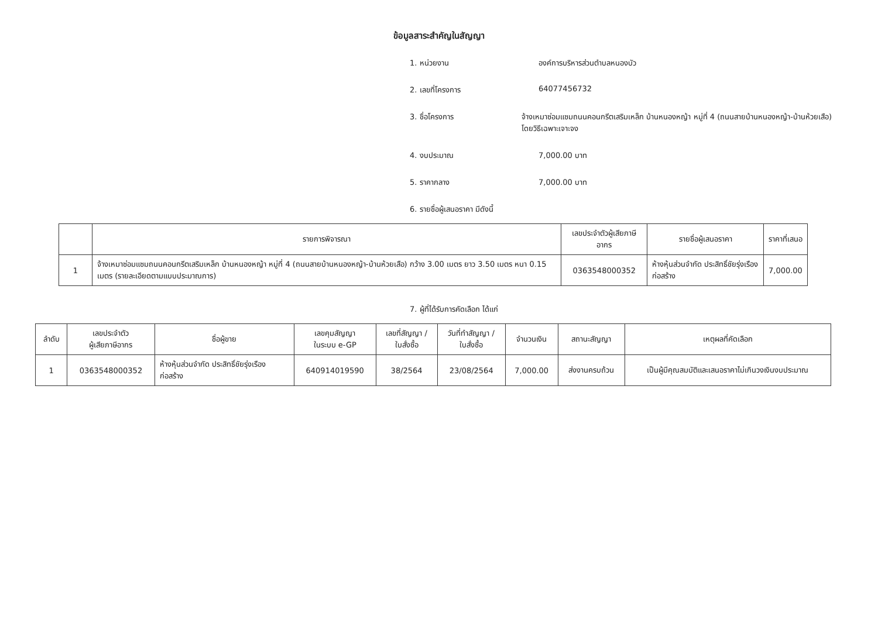ข้อมูลสาระสำคัญในสัญญา
1. หน่วยงาน องค์การบริหารส่วนตำบลหนองบัว
2. เลขที่โครงการ 64077456732
3. ชื่อโครงการ จ้างเหมาซ่อมแซมถนนคอนกรีตเสริมเหล็ก บ้านหนองหญ้า หมู่ที่ 4 (ถนนสายบ้านหนองหญ้า-บ้านห้วยเสือ) โดยวิธีเฉพาะเจาะจง
4. งบประมาณ 7,000.00 บาท
5. ราคากลาง 7,000.00 บาท
6. รายชื่อผู้เสนอราคา มีดังนี้
| | รายการพิจารณา | เลขประจำตัวผู้เสียภาษีอากร | รายชื่อผู้เสนอราคา | ราคาที่เสนอ |
| --- | --- | --- | --- | --- |
| 1 | จ้างเหมาซ่อมแซมถนนคอนกรีตเสริมเหล็ก บ้านหนองหญ้า หมู่ที่ 4 (ถนนสายบ้านหนองหญ้า-บ้านห้วยเสือ) กว้าง 3.00 เมตร ยาว 3.50 เมตร หนา 0.15 เมตร (รายละเอียดตามแบบประมาณการ) | 0363548000352 | ห้างหุ้นส่วนจำกัด ประสิทธิ์ชัยรุ่งเรืองก่อสร้าง | 7,000.00 |
7. ผู้ที่ได้รับการคัดเลือก ได้แก่
| ลำดับ | เลขประจำตัว ผู้เสียภาษีอากร | ชื่อผู้ขาย | เลขคุมสัญญา ในระบบ e-GP | เลขที่สัญญา / ใบสั่งซื้อ | วันที่ทำสัญญา / ใบสั่งซื้อ | จำนวนเงิน | สถานะสัญญา | เหตุผลที่คัดเลือก |
| --- | --- | --- | --- | --- | --- | --- | --- | --- |
| 1 | 0363548000352 | ห้างหุ้นส่วนจำกัด ประสิทธิ์ชัยรุ่งเรือง ก่อสร้าง | 640914019590 | 38/2564 | 23/08/2564 | 7,000.00 | ส่งงานครบถ้วน | เป็นผู้มีคุณสมบัติและเสนอราคาไม่เกินวงเงินงบประมาณ |